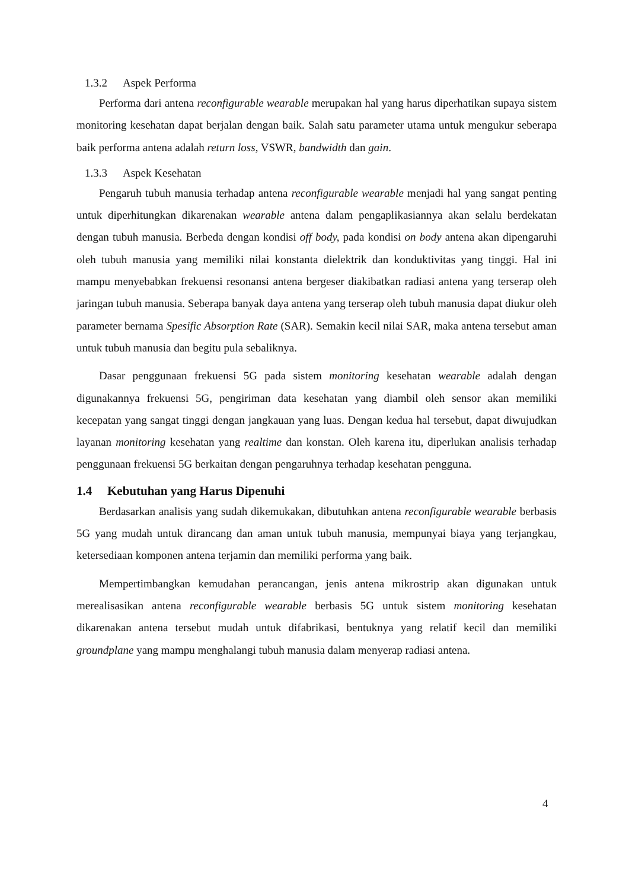1.3.2 Aspek Performa
Performa dari antena reconfigurable wearable merupakan hal yang harus diperhatikan supaya sistem monitoring kesehatan dapat berjalan dengan baik. Salah satu parameter utama untuk mengukur seberapa baik performa antena adalah return loss, VSWR, bandwidth dan gain.
1.3.3 Aspek Kesehatan
Pengaruh tubuh manusia terhadap antena reconfigurable wearable menjadi hal yang sangat penting untuk diperhitungkan dikarenakan wearable antena dalam pengaplikasiannya akan selalu berdekatan dengan tubuh manusia. Berbeda dengan kondisi off body, pada kondisi on body antena akan dipengaruhi oleh tubuh manusia yang memiliki nilai konstanta dielektrik dan konduktivitas yang tinggi. Hal ini mampu menyebabkan frekuensi resonansi antena bergeser diakibatkan radiasi antena yang terserap oleh jaringan tubuh manusia. Seberapa banyak daya antena yang terserap oleh tubuh manusia dapat diukur oleh parameter bernama Spesific Absorption Rate (SAR). Semakin kecil nilai SAR, maka antena tersebut aman untuk tubuh manusia dan begitu pula sebaliknya.
Dasar penggunaan frekuensi 5G pada sistem monitoring kesehatan wearable adalah dengan digunakannya frekuensi 5G, pengiriman data kesehatan yang diambil oleh sensor akan memiliki kecepatan yang sangat tinggi dengan jangkauan yang luas. Dengan kedua hal tersebut, dapat diwujudkan layanan monitoring kesehatan yang realtime dan konstan. Oleh karena itu, diperlukan analisis terhadap penggunaan frekuensi 5G berkaitan dengan pengaruhnya terhadap kesehatan pengguna.
1.4 Kebutuhan yang Harus Dipenuhi
Berdasarkan analisis yang sudah dikemukakan, dibutuhkan antena reconfigurable wearable berbasis 5G yang mudah untuk dirancang dan aman untuk tubuh manusia, mempunyai biaya yang terjangkau, ketersediaan komponen antena terjamin dan memiliki performa yang baik.
Mempertimbangkan kemudahan perancangan, jenis antena mikrostrip akan digunakan untuk merealisasikan antena reconfigurable wearable berbasis 5G untuk sistem monitoring kesehatan dikarenakan antena tersebut mudah untuk difabrikasi, bentuknya yang relatif kecil dan memiliki groundplane yang mampu menghalangi tubuh manusia dalam menyerap radiasi antena.
4